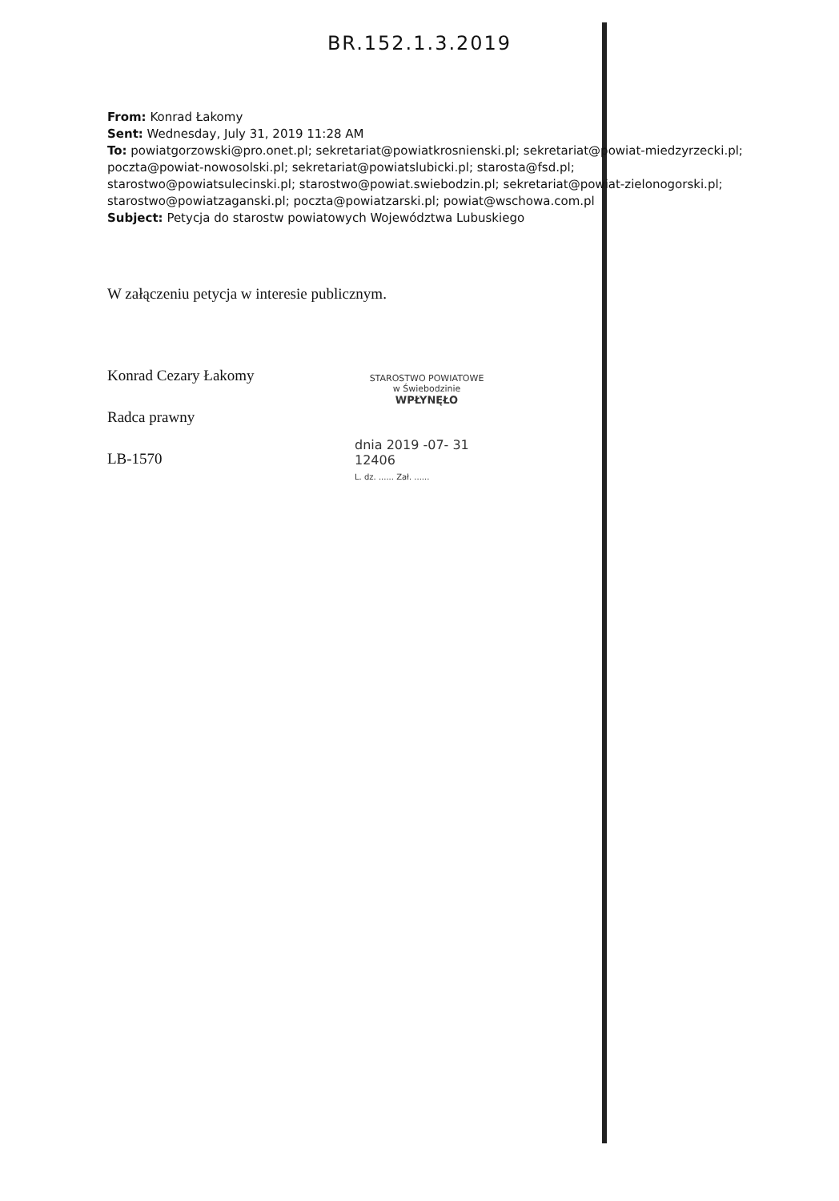BR.152.1.3.2019
From: Konrad Łakomy
Sent: Wednesday, July 31, 2019 11:28 AM
To: powiatgorzowski@pro.onet.pl; sekretariat@powiatkrosnienski.pl; sekretariat@powiat-miedzyrzecki.pl; poczta@powiat-nowosolski.pl; sekretariat@powiatslubicki.pl; starosta@fsd.pl; starostwo@powiatsulecinski.pl; starostwo@powiat.swiebodzin.pl; sekretariat@powiat-zielonogorski.pl; starostwo@powiatzaganski.pl; poczta@powiatzarski.pl; powiat@wschowa.com.pl
Subject: Petycja do starostw powiatowych Województwa Lubuskiego
W załączeniu petycja w interesie publicznym.
Konrad Cezary Łakomy
Radca prawny
LB-1570
STAROSTWO POWIATOWE
w Świebodzinie
WPŁYNĘŁO
dnia 2019 -07- 31
12406
L. dz. ...... Zał. ......